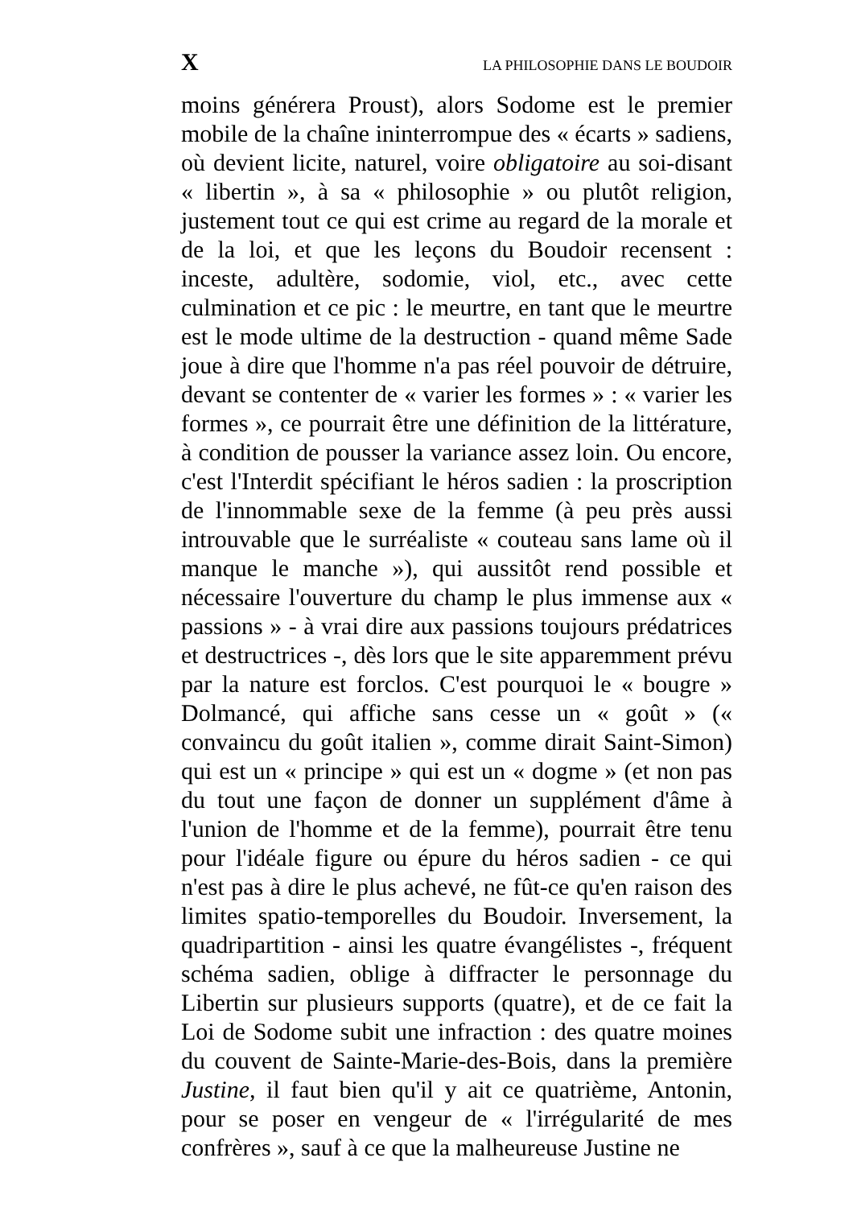X LA PHILOSOPHIE DANS LE BOUDOIR
moins générera Proust), alors Sodome est le premier mobile de la chaîne ininterrompue des « écarts » sadiens, où devient licite, naturel, voire obligatoire au soi-disant « libertin », à sa « philosophie » ou plutôt religion, justement tout ce qui est crime au regard de la morale et de la loi, et que les leçons du Boudoir recensent : inceste, adultère, sodomie, viol, etc., avec cette culmination et ce pic : le meurtre, en tant que le meurtre est le mode ultime de la destruction - quand même Sade joue à dire que l'homme n'a pas réel pouvoir de détruire, devant se contenter de « varier les formes » : « varier les formes », ce pourrait être une définition de la littérature, à condition de pousser la variance assez loin. Ou encore, c'est l'Interdit spécifiant le héros sadien : la proscription de l'innommable sexe de la femme (à peu près aussi introuvable que le surréaliste « couteau sans lame où il manque le manche »), qui aussitôt rend possible et nécessaire l'ouverture du champ le plus immense aux « passions » - à vrai dire aux passions toujours prédatrices et destructrices -, dès lors que le site apparemment prévu par la nature est forclos. C'est pourquoi le « bougre » Dolmancé, qui affiche sans cesse un « goût » (« convaincu du goût italien », comme dirait Saint-Simon) qui est un « principe » qui est un « dogme » (et non pas du tout une façon de donner un supplément d'âme à l'union de l'homme et de la femme), pourrait être tenu pour l'idéale figure ou épure du héros sadien - ce qui n'est pas à dire le plus achevé, ne fût-ce qu'en raison des limites spatio-temporelles du Boudoir. Inversement, la quadripartition - ainsi les quatre évangélistes -, fréquent schéma sadien, oblige à diffracter le personnage du Libertin sur plusieurs supports (quatre), et de ce fait la Loi de Sodome subit une infraction : des quatre moines du couvent de Sainte-Marie-des-Bois, dans la première Justine, il faut bien qu'il y ait ce quatrième, Antonin, pour se poser en vengeur de « l'irrégularité de mes confrères », sauf à ce que la malheureuse Justine ne